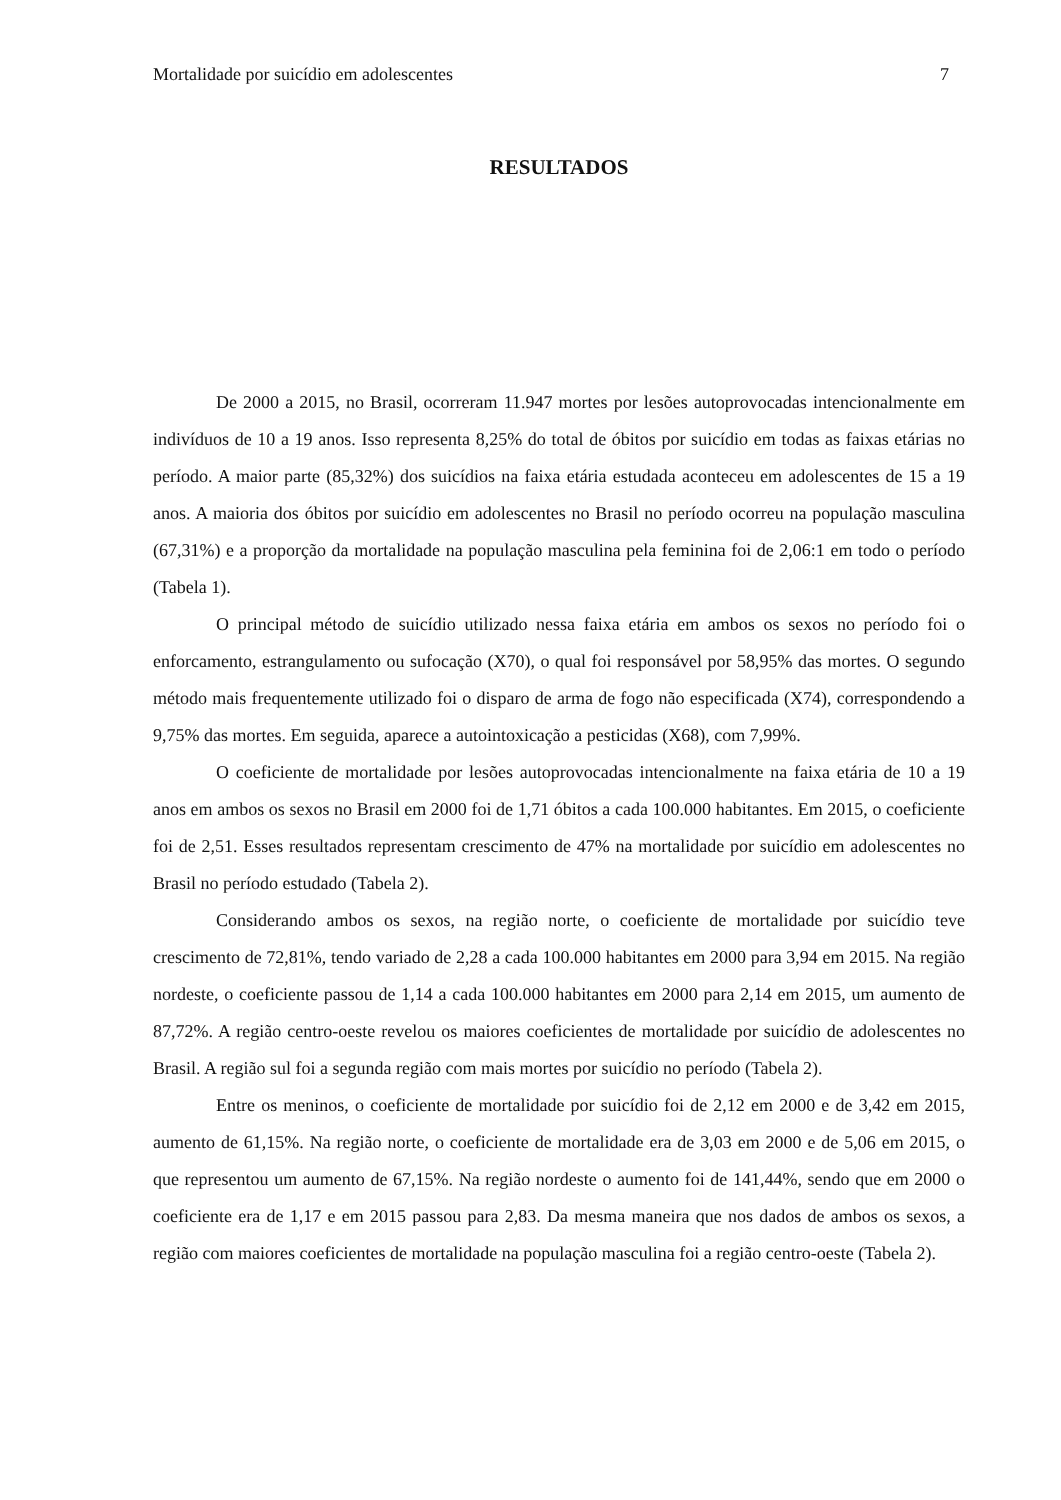Mortalidade por suicídio em adolescentes 7
RESULTADOS
De 2000 a 2015, no Brasil, ocorreram 11.947 mortes por lesões autoprovocadas intencionalmente em indivíduos de 10 a 19 anos. Isso representa 8,25% do total de óbitos por suicídio em todas as faixas etárias no período. A maior parte (85,32%) dos suicídios na faixa etária estudada aconteceu em adolescentes de 15 a 19 anos. A maioria dos óbitos por suicídio em adolescentes no Brasil no período ocorreu na população masculina (67,31%) e a proporção da mortalidade na população masculina pela feminina foi de 2,06:1 em todo o período (Tabela 1).
O principal método de suicídio utilizado nessa faixa etária em ambos os sexos no período foi o enforcamento, estrangulamento ou sufocação (X70), o qual foi responsável por 58,95% das mortes. O segundo método mais frequentemente utilizado foi o disparo de arma de fogo não especificada (X74), correspondendo a 9,75% das mortes. Em seguida, aparece a autointoxicação a pesticidas (X68), com 7,99%.
O coeficiente de mortalidade por lesões autoprovocadas intencionalmente na faixa etária de 10 a 19 anos em ambos os sexos no Brasil em 2000 foi de 1,71 óbitos a cada 100.000 habitantes. Em 2015, o coeficiente foi de 2,51. Esses resultados representam crescimento de 47% na mortalidade por suicídio em adolescentes no Brasil no período estudado (Tabela 2).
Considerando ambos os sexos, na região norte, o coeficiente de mortalidade por suicídio teve crescimento de 72,81%, tendo variado de 2,28 a cada 100.000 habitantes em 2000 para 3,94 em 2015. Na região nordeste, o coeficiente passou de 1,14 a cada 100.000 habitantes em 2000 para 2,14 em 2015, um aumento de 87,72%. A região centro-oeste revelou os maiores coeficientes de mortalidade por suicídio de adolescentes no Brasil. A região sul foi a segunda região com mais mortes por suicídio no período (Tabela 2).
Entre os meninos, o coeficiente de mortalidade por suicídio foi de 2,12 em 2000 e de 3,42 em 2015, aumento de 61,15%. Na região norte, o coeficiente de mortalidade era de 3,03 em 2000 e de 5,06 em 2015, o que representou um aumento de 67,15%. Na região nordeste o aumento foi de 141,44%, sendo que em 2000 o coeficiente era de 1,17 e em 2015 passou para 2,83. Da mesma maneira que nos dados de ambos os sexos, a região com maiores coeficientes de mortalidade na população masculina foi a região centro-oeste (Tabela 2).